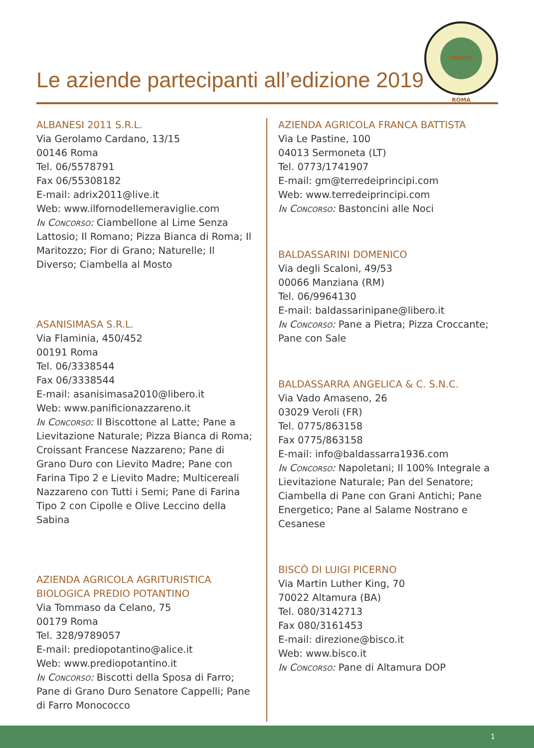Le aziende partecipanti all’edizione 2019
PREMIO ROMA
ALBANESI 2011 S.R.L.
Via Gerolamo Cardano, 13/15
00146 Roma
Tel. 06/5578791
Fax 06/55308182
E-mail: adrix2011@live.it
Web: www.ilfornodellemeraviglie.com
In Concorso: Ciambellone al Lime Senza Lattosio; Il Romano; Pizza Bianca di Roma; Il Maritozzo; Fior di Grano; Naturelle; Il Diverso; Ciambella al Mosto
ASANISIMASA S.R.L.
Via Flaminia, 450/452
00191 Roma
Tel. 06/3338544
Fax 06/3338544
E-mail: asanisimasa2010@libero.it
Web: www.panificionazzareno.it
In Concorso: Il Biscottone al Latte; Pane a Lievitazione Naturale; Pizza Bianca di Roma; Croissant Francese Nazzareno; Pane di Grano Duro con Lievito Madre; Pane con Farina Tipo 2 e Lievito Madre; Multicereali Nazzareno con Tutti i Semi; Pane di Farina Tipo 2 con Cipolle e Olive Leccino della Sabina
AZIENDA AGRICOLA AGRITURISTICA BIOLOGICA PREDIO POTANTINO
Via Tommaso da Celano, 75
00179 Roma
Tel. 328/9789057
E-mail: prediopotantino@alice.it
Web: www.prediopotantino.it
In Concorso: Biscotti della Sposa di Farro; Pane di Grano Duro Senatore Cappelli; Pane di Farro Monococco
AZIENDA AGRICOLA FRANCA BATTISTA
Via Le Pastine, 100
04013 Sermoneta (LT)
Tel. 0773/1741907
E-mail: gm@terredeiprincipi.com
Web: www.terredeiprincipi.com
In Concorso: Bastoncini alle Noci
BALDASSARINI DOMENICO
Via degli Scaloni, 49/53
00066 Manziana (RM)
Tel. 06/9964130
E-mail: baldassarinipane@libero.it
In Concorso: Pane a Pietra; Pizza Croccante; Pane con Sale
BALDASSARRA ANGELICA & C. S.N.C.
Via Vado Amaseno, 26
03029 Veroli (FR)
Tel. 0775/863158
Fax 0775/863158
E-mail: info@baldassarra1936.com
In Concorso: Napoletani; Il 100% Integrale a Lievitazione Naturale; Pan del Senatore; Ciambella di Pane con Grani Antichi; Pane Energetico; Pane al Salame Nostrano e Cesanese
BISCÒ DI LUIGI PICERNO
Via Martin Luther King, 70
70022 Altamura (BA)
Tel. 080/3142713
Fax 080/3161453
E-mail: direzione@bisco.it
Web: www.bisco.it
In Concorso: Pane di Altamura DOP
1